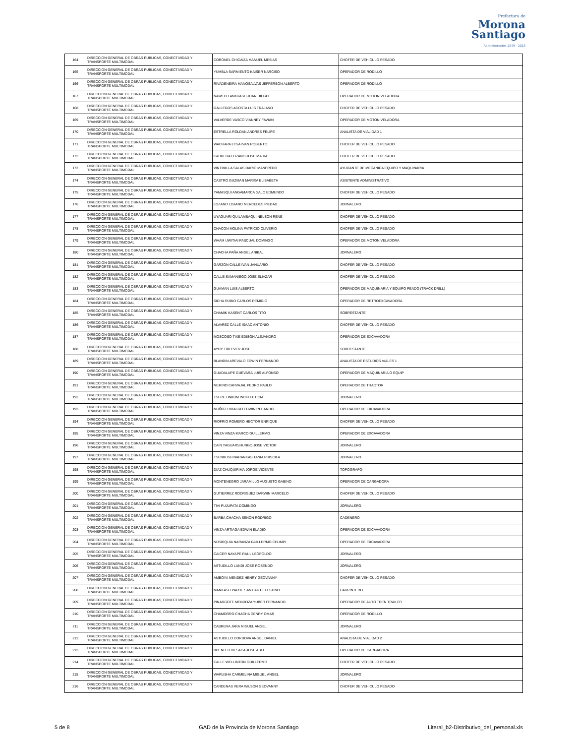Prefectura de
Morona
Santiago
Administración 2019 - 2023
| 164 | DIRECCION GENERAL DE OBRAS PUBLICAS, CONECTIVIDAD Y TRANSPORTE MULTIMODAL | CORONEL CHICAIZA MANUEL MESIAS | CHOFER DE VEHICULO PESADO |
| 165 | DIRECCION GENERAL DE OBRAS PUBLICAS, CONECTIVIDAD Y TRANSPORTE MULTIMODAL | YUMBLA SARMIENTO KAISER NARCISO | OPERADOR DE RODILLO |
| 166 | DIRECCION GENERAL DE OBRAS PUBLICAS, CONECTIVIDAD Y TRANSPORTE MULTIMODAL | RIVADENEIRA MANOSALVAS JEFFERSON ALBERTO | OPERADOR DE RODILLO |
| 167 | DIRECCION GENERAL DE OBRAS PUBLICAS, CONECTIVIDAD Y TRANSPORTE MULTIMODAL | NAWECH ANKUASH JUAN DIEGO | OPERADOR DE MOTONIVELADORA |
| 168 | DIRECCION GENERAL DE OBRAS PUBLICAS, CONECTIVIDAD Y TRANSPORTE MULTIMODAL | GALLEGOS ACOSTA LUIS TRAJANO | CHOFER DE VEHICULO PESADO |
| 169 | DIRECCION GENERAL DE OBRAS PUBLICAS, CONECTIVIDAD Y TRANSPORTE MULTIMODAL | VALVERDE VASCO VIANNEY FAVIAN | OPERADOR DE MOTONIVELADORA |
| 170 | DIRECCION GENERAL DE OBRAS PUBLICAS, CONECTIVIDAD Y TRANSPORTE MULTIMODAL | ESTRELLA ROLDAN ANDRES FELIPE | ANALISTA DE VIALIDAD 1 |
| 171 | DIRECCION GENERAL DE OBRAS PUBLICAS, CONECTIVIDAD Y TRANSPORTE MULTIMODAL | WACHAPA ETSA IVAN ROBERTO | CHOFER DE VEHICULO PESADO |
| 172 | DIRECCION GENERAL DE OBRAS PUBLICAS, CONECTIVIDAD Y TRANSPORTE MULTIMODAL | CABRERA LOZANO JOSE MARIA | CHOFER DE VEHICULO PESADO |
| 173 | DIRECCION GENERAL DE OBRAS PUBLICAS, CONECTIVIDAD Y TRANSPORTE MULTIMODAL | VINTIMILLA SALAS DARIO MANFREDO | AYUDANTE DE MECANICA EQUIPO Y MAQUINARIA |
| 174 | DIRECCION GENERAL DE OBRAS PUBLICAS, CONECTIVIDAD Y TRANSPORTE MULTIMODAL | CASTRO GUZMAN MARIXA ELISABETH | ASISTENTE ADMINISTRATIVO |
| 175 | DIRECCION GENERAL DE OBRAS PUBLICAS, CONECTIVIDAD Y TRANSPORTE MULTIMODAL | YAMASQUI ANGAMARCA GALO EDMUNDO | CHOFER DE VEHICULO PESADO |
| 176 | DIRECCION GENERAL DE OBRAS PUBLICAS, CONECTIVIDAD Y TRANSPORTE MULTIMODAL | LOZANO LOJANO MERCEDES PIEDAD | JORNALERO |
| 177 | DIRECCION GENERAL DE OBRAS PUBLICAS, CONECTIVIDAD Y TRANSPORTE MULTIMODAL | UYAGUARI QUILAMBAQUI NELSON RENE | CHOFER DE VEHICULO PESADO |
| 178 | DIRECCION GENERAL DE OBRAS PUBLICAS, CONECTIVIDAD Y TRANSPORTE MULTIMODAL | CHACON MOLINA PATRICIO OLIVERIO | CHOFER DE VEHICULO PESADO |
| 179 | DIRECCION GENERAL DE OBRAS PUBLICAS, CONECTIVIDAD Y TRANSPORTE MULTIMODAL | WAAM UWITIAI PASCUAL DOMINGO | OPERADOR DE MOTONIVELADORA |
| 180 | DIRECCION GENERAL DE OBRAS PUBLICAS, CONECTIVIDAD Y TRANSPORTE MULTIMODAL | CHACHA PAÑA ANGEL ANIBAL | JORNALERO |
| 181 | DIRECCION GENERAL DE OBRAS PUBLICAS, CONECTIVIDAD Y TRANSPORTE MULTIMODAL | GARZON CALLE IVAN JANUARIO | CHOFER DE VEHICULO PESADO |
| 182 | DIRECCION GENERAL DE OBRAS PUBLICAS, CONECTIVIDAD Y TRANSPORTE MULTIMODAL | CALLE SAMANIEGO JOSE ELIAZAR | CHOFER DE VEHICULO PESADO |
| 183 | DIRECCION GENERAL DE OBRAS PUBLICAS, CONECTIVIDAD Y TRANSPORTE MULTIMODAL | GUAMAN LUIS ALBERTO | OPERADOR DE MAQUINARIA Y EQUIPO PEADO (TRACK DRILL) |
| 184 | DIRECCION GENERAL DE OBRAS PUBLICAS, CONECTIVIDAD Y TRANSPORTE MULTIMODAL | SICHA RUBIO CARLOS REMIGIO | OPERADOR DE RETROEXCAVADORA |
| 185 | DIRECCION GENERAL DE OBRAS PUBLICAS, CONECTIVIDAD Y TRANSPORTE MULTIMODAL | CHAMIK KASENT CARLOS TITO | SOBRESTANTE |
| 186 | DIRECCION GENERAL DE OBRAS PUBLICAS, CONECTIVIDAD Y TRANSPORTE MULTIMODAL | ALVAREZ CALLE ISAAC ANTONIO | CHOFER DE VEHICULO PESADO |
| 187 | DIRECCION GENERAL DE OBRAS PUBLICAS, CONECTIVIDAD Y TRANSPORTE MULTIMODAL | MOSCOSO TIXE EDISON ALEJANDRO | OPERADOR DE EXCAVADORA |
| 188 | DIRECCION GENERAL DE OBRAS PUBLICAS, CONECTIVIDAD Y TRANSPORTE MULTIMODAL | AYUY TIBI EVER JOSE | SOBRESTANTE |
| 189 | DIRECCION GENERAL DE OBRAS PUBLICAS, CONECTIVIDAD Y TRANSPORTE MULTIMODAL | BLANDIN AREVALO EDWIN FERNANDO | ANALISTA DE ESTUDIOS VIALES 1 |
| 190 | DIRECCION GENERAL DE OBRAS PUBLICAS, CONECTIVIDAD Y TRANSPORTE MULTIMODAL | GUADALUPE GUEVARA LUIS ALFONSO | OPERADOR DE MAQUINARIA O EQUIP |
| 191 | DIRECCION GENERAL DE OBRAS PUBLICAS, CONECTIVIDAD Y TRANSPORTE MULTIMODAL | MERINO CARVAJAL PEDRO PABLO | OPERADOR DE TRACTOR |
| 192 | DIRECCION GENERAL DE OBRAS PUBLICAS, CONECTIVIDAD Y TRANSPORTE MULTIMODAL | TSERE UNKUM INCHI LETICIA | JORNALERO |
| 193 | DIRECCION GENERAL DE OBRAS PUBLICAS, CONECTIVIDAD Y TRANSPORTE MULTIMODAL | MUÑOZ HIDALGO EDWIN ROLANDO | OPERADOR DE EXCAVADORA |
| 194 | DIRECCION GENERAL DE OBRAS PUBLICAS, CONECTIVIDAD Y TRANSPORTE MULTIMODAL | RIOFRIO ROMERO HECTOR ENRIQUE | CHOFER DE VEHICULO PESADO |
| 195 | DIRECCION GENERAL DE OBRAS PUBLICAS, CONECTIVIDAD Y TRANSPORTE MULTIMODAL | VINZA VINZA MARCO GUILLERMO | OPERADOR DE EXCAVADORA |
| 196 | DIRECCION GENERAL DE OBRAS PUBLICAS, CONECTIVIDAD Y TRANSPORTE MULTIMODAL | CAIN YAGUARSHUNGO JOSE VICTOR | JORNALERO |
| 197 | DIRECCION GENERAL DE OBRAS PUBLICAS, CONECTIVIDAD Y TRANSPORTE MULTIMODAL | TSENKUSH NARANKAS TANIA PRISCILA | JORNALERO |
| 198 | DIRECCION GENERAL DE OBRAS PUBLICAS, CONECTIVIDAD Y TRANSPORTE MULTIMODAL | DIAZ CHUQUIRIMA JORGE VICENTE | TOPOGRAFO- |
| 199 | DIRECCION GENERAL DE OBRAS PUBLICAS, CONECTIVIDAD Y TRANSPORTE MULTIMODAL | MONTENEGRO JARAMILLO AUGUSTO GABINO | OPERADOR DE CARGADORA |
| 200 | DIRECCION GENERAL DE OBRAS PUBLICAS, CONECTIVIDAD Y TRANSPORTE MULTIMODAL | GUTIERREZ RODRIGUEZ DARWIN MARCELO | CHOFER DE VEHICULO PESADO |
| 201 | DIRECCION GENERAL DE OBRAS PUBLICAS, CONECTIVIDAD Y TRANSPORTE MULTIMODAL | TIVI PUJUPATA DOMINGO | JORNALERO |
| 202 | DIRECCION GENERAL DE OBRAS PUBLICAS, CONECTIVIDAD Y TRANSPORTE MULTIMODAL | BARBA CHACHA SENON RODRIGO | CADENERO |
| 203 | DIRECCION GENERAL DE OBRAS PUBLICAS, CONECTIVIDAD Y TRANSPORTE MULTIMODAL | VINZA ARTIAGA EDWIN ELADIO | OPERADOR DE EXCAVADORA |
| 204 | DIRECCION GENERAL DE OBRAS PUBLICAS, CONECTIVIDAD Y TRANSPORTE MULTIMODAL | NUSIRQUIA NARANZA GUILLERMO CHUMPI | OPERADOR DE EXCAVADORA |
| 205 | DIRECCION GENERAL DE OBRAS PUBLICAS, CONECTIVIDAD Y TRANSPORTE MULTIMODAL | CAICER NAYAPE RAUL LEOPOLDO | JORNALERO |
| 206 | DIRECCION GENERAL DE OBRAS PUBLICAS, CONECTIVIDAD Y TRANSPORTE MULTIMODAL | ASTUDILLO LANDI JOSE ROSENDO | JORNALERO |
| 207 | DIRECCION GENERAL DE OBRAS PUBLICAS, CONECTIVIDAD Y TRANSPORTE MULTIMODAL | AMBOYA MENDEZ HENRY GEOVANNY | CHOFER DE VEHICULO PESADO |
| 208 | DIRECCION GENERAL DE OBRAS PUBLICAS, CONECTIVIDAD Y TRANSPORTE MULTIMODAL | MANKASH PAPUE SANTIAK CELESTINO | CARPINTERO |
| 209 | DIRECCION GENERAL DE OBRAS PUBLICAS, CONECTIVIDAD Y TRANSPORTE MULTIMODAL | PINARGOTE MENDOZA YUBER FERNANDO | OPERADOR DE AUTO TREN TRAILER |
| 210 | DIRECCION GENERAL DE OBRAS PUBLICAS, CONECTIVIDAD Y TRANSPORTE MULTIMODAL | CHAMORRO CHACHA GENRY OMAR | OPERADOR DE RODILLO |
| 211 | DIRECCION GENERAL DE OBRAS PUBLICAS, CONECTIVIDAD Y TRANSPORTE MULTIMODAL | CABRERA JARA MIGUEL ANGEL | JORNALERO |
| 212 | DIRECCION GENERAL DE OBRAS PUBLICAS, CONECTIVIDAD Y TRANSPORTE MULTIMODAL | ASTUDILLO CORDOVA ANGEL DANIEL | ANALISTA DE VIALIDAD 2 |
| 213 | DIRECCION GENERAL DE OBRAS PUBLICAS, CONECTIVIDAD Y TRANSPORTE MULTIMODAL | BUENO TENESACA JOSE ABEL | OPERADOR DE CARGADORA |
| 214 | DIRECCION GENERAL DE OBRAS PUBLICAS, CONECTIVIDAD Y TRANSPORTE MULTIMODAL | CALLE WELLINTON GUILLERMO | CHOFER DE VEHICULO PESADO |
| 215 | DIRECCION GENERAL DE OBRAS PUBLICAS, CONECTIVIDAD Y TRANSPORTE MULTIMODAL | WARUSHA CARMELINA MIGUEL ANGEL | JORNALERO |
| 216 | DIRECCION GENERAL DE OBRAS PUBLICAS, CONECTIVIDAD Y TRANSPORTE MULTIMODAL | CARDENAS VERA WILSON GEOVANNY | CHOFER DE VEHICULO PESADO |
5 de 8 GAD de la Provincia de Morona Santiago Literal_b2-Distributivo_del_personal.xls